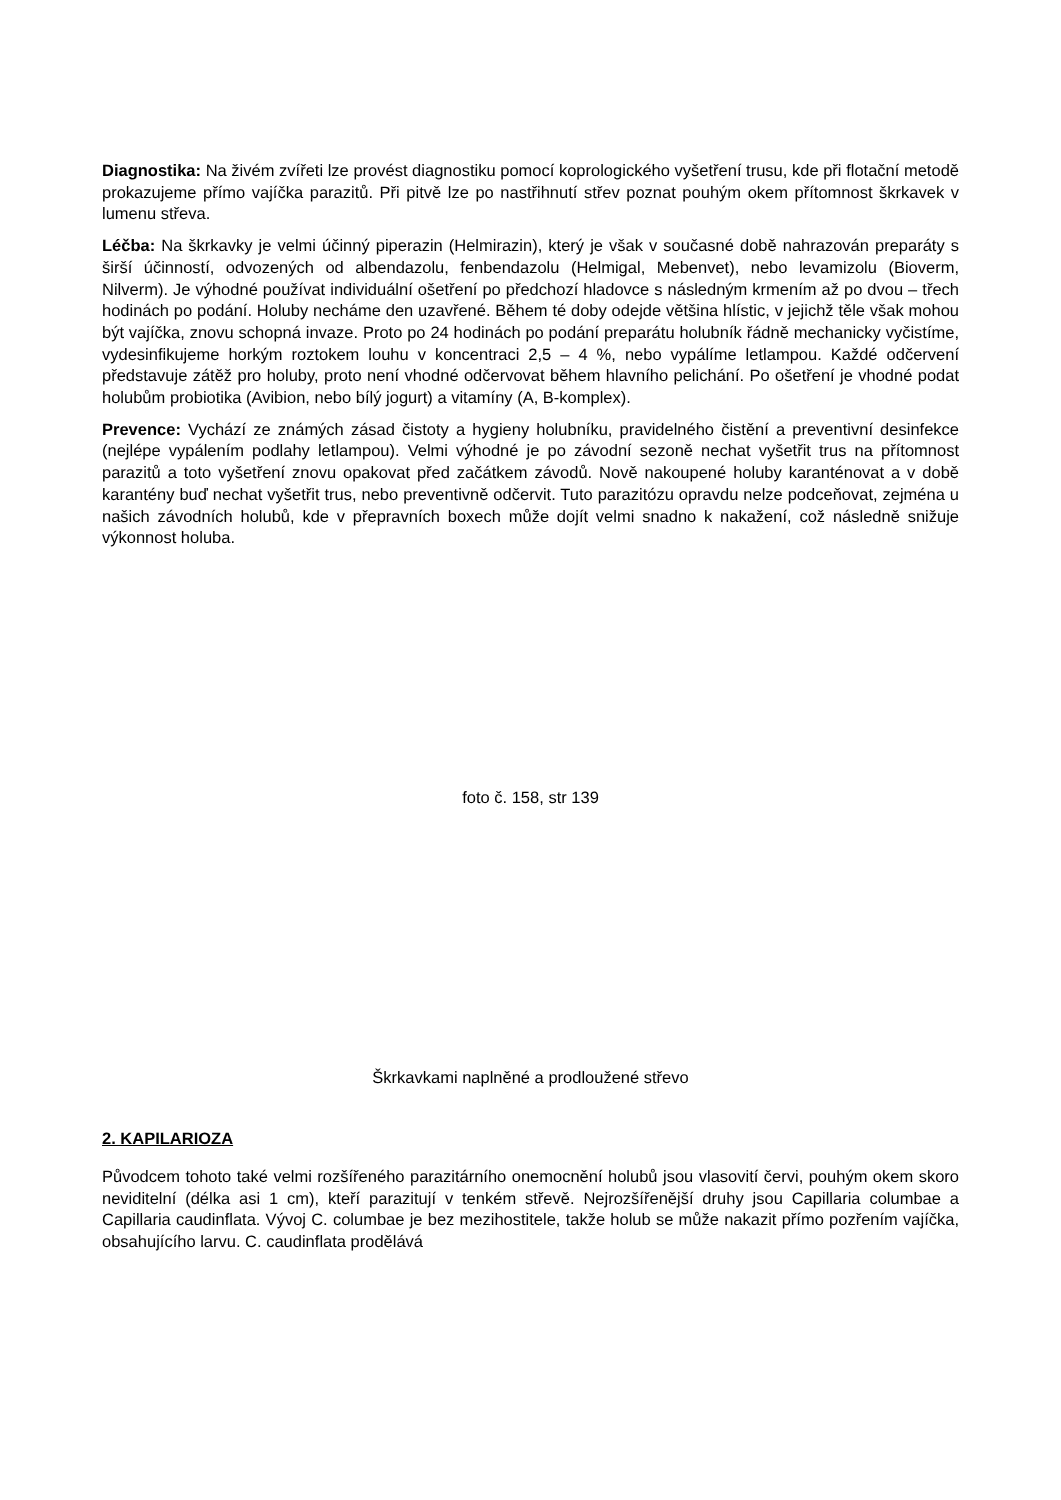Diagnostika: Na živém zvířeti lze provést diagnostiku pomocí koprologického vyšetření trusu, kde při flotační metodě prokazujeme přímo vajíčka parazitů. Při pitvě lze po nastřihnutí střev poznat pouhým okem přítomnost škrkavek v lumenu střeva.
Léčba: Na škrkavky je velmi účinný piperazin (Helmirazin), který je však v současné době nahrazován preparáty s širší účinností, odvozených od albendazolu, fenbendazolu (Helmigal, Mebenvet), nebo levamizolu (Bioverm, Nilverm). Je výhodné používat individuální ošetření po předchozí hladovce s následným krmením až po dvou – třech hodinách po podání. Holuby necháme den uzavřené. Během té doby odejde většina hlístic, v jejichž těle však mohou být vajíčka, znovu schopná invaze. Proto po 24 hodinách po podání preparátu holubník řádně mechanicky vyčistíme, vydesinfikujeme horkým roztokem louhu v koncentraci 2,5 – 4 %, nebo vypálíme letlampou. Každé odčervení představuje zátěž pro holuby, proto není vhodné odčervovat během hlavního pelichání. Po ošetření je vhodné podat holubům probiotika (Avibion, nebo bílý jogurt) a vitamíny (A, B-komplex).
Prevence: Vychází ze známých zásad čistoty a hygieny holubníku, pravidelného čistění a preventivní desinfekce (nejlépe vypálením podlahy letlampou). Velmi výhodné je po závodní sezoně nechat vyšetřit trus na přítomnost parazitů a toto vyšetření znovu opakovat před začátkem závodů. Nově nakoupené holuby karanténovat a v době karantény buď nechat vyšetřit trus, nebo preventivně odčervit. Tuto parazitózu opravdu nelze podceňovat, zejména u našich závodních holubů, kde v přepravních boxech může dojít velmi snadno k nakažení, což následně snižuje výkonnost holuba.
foto č. 158, str 139
Škrkavkami naplněné a prodloužené střevo
2. KAPILARIOZA
Původcem tohoto také velmi rozšířeného parazitárního onemocnění holubů jsou vlasovití červi, pouhým okem skoro neviditelní (délka asi 1 cm), kteří parazitují v tenkém střevě. Nejrozšířenější druhy jsou Capillaria columbae a Capillaria caudinflata. Vývoj C. columbae je bez mezihostitele, takže holub se může nakazit přímo pozřením vajíčka, obsahujícího larvu. C. caudinflata prodělává